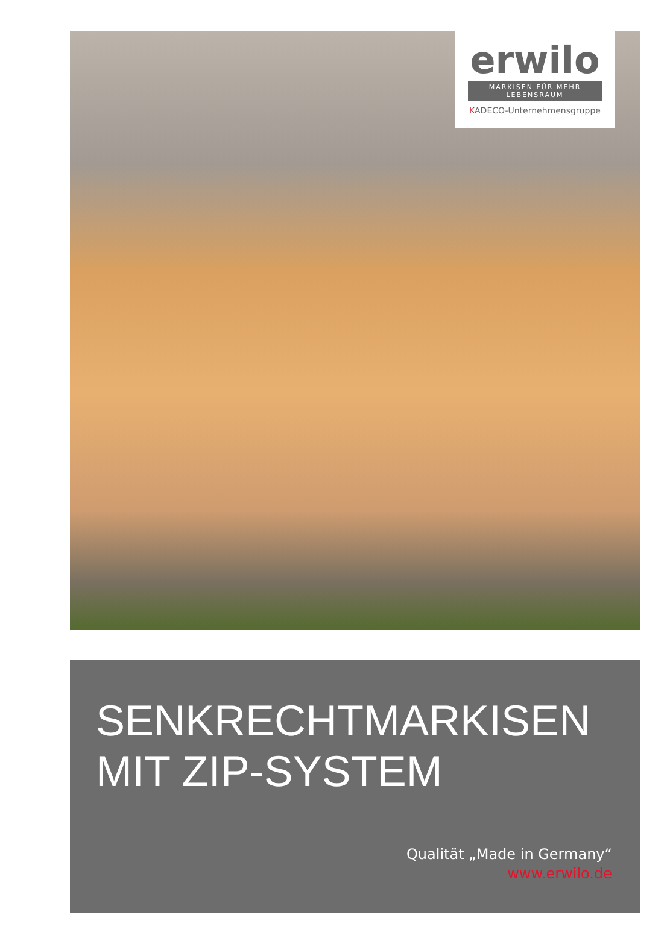erwilo
MARKISEN FÜR MEHR LEBENSRAUM
KADECO-Unternehmensgruppe
SENKRECHTMARKISEN
MIT ZIP-SYSTEM
Qualität „Made in Germany“
www.erwilo.de